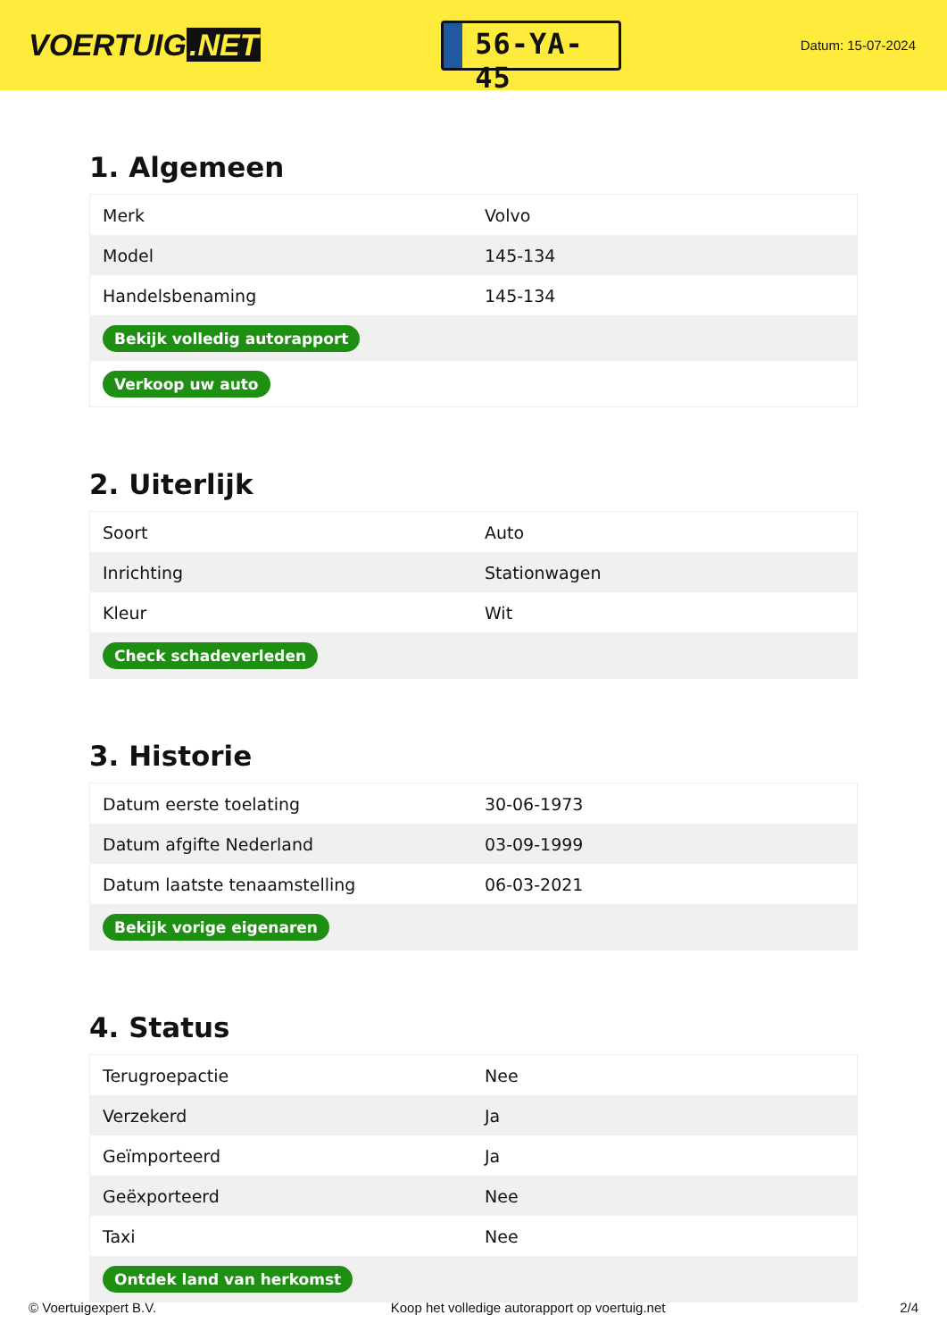VOERTUIG.NET
56-YA-45
Datum: 15-07-2024
1. Algemeen
| Merk | Volvo |
| Model | 145-134 |
| Handelsbenaming | 145-134 |
| Bekijk volledig autorapport | |
| Verkoop uw auto | |
2. Uiterlijk
| Soort | Auto |
| Inrichting | Stationwagen |
| Kleur | Wit |
| Check schadeverleden | |
3. Historie
| Datum eerste toelating | 30-06-1973 |
| Datum afgifte Nederland | 03-09-1999 |
| Datum laatste tenaamstelling | 06-03-2021 |
| Bekijk vorige eigenaren | |
4. Status
| Terugroepactie | Nee |
| Verzekerd | Ja |
| Geïmporteerd | Ja |
| Geëxporteerd | Nee |
| Taxi | Nee |
| Ontdek land van herkomst | |
© Voertuigexpert B.V. Koop het volledige autorapport op voertuig.net 2/4